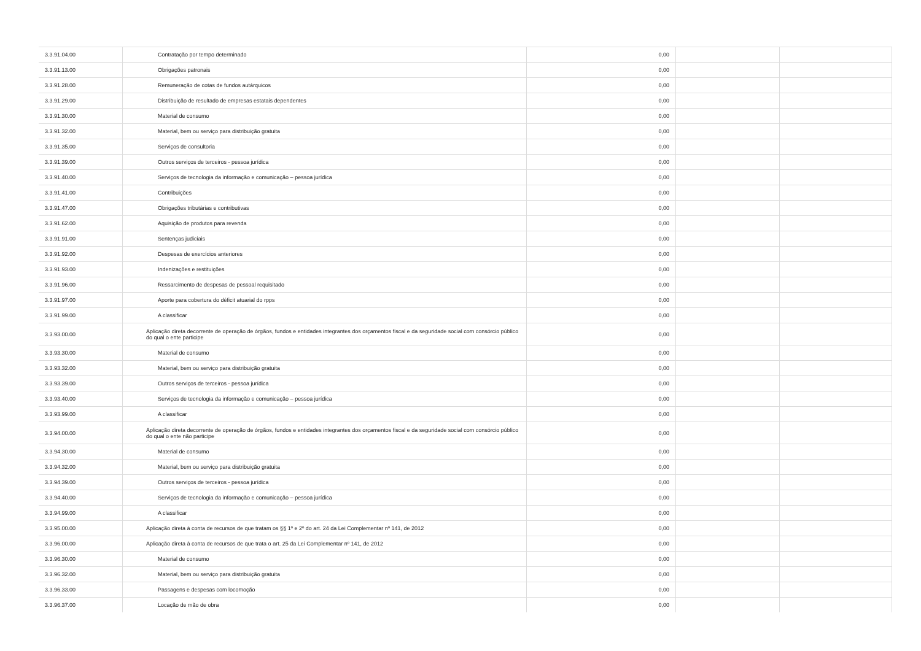| 3.3.91.04.00 | Contratação por tempo determinado | 0,00 | | |
| 3.3.91.13.00 | Obrigações patronais | 0,00 | | |
| 3.3.91.28.00 | Remuneração de cotas de fundos autárquicos | 0,00 | | |
| 3.3.91.29.00 | Distribuição de resultado de empresas estatais dependentes | 0,00 | | |
| 3.3.91.30.00 | Material de consumo | 0,00 | | |
| 3.3.91.32.00 | Material, bem ou serviço para distribuição gratuita | 0,00 | | |
| 3.3.91.35.00 | Serviços de consultoria | 0,00 | | |
| 3.3.91.39.00 | Outros serviços de terceiros - pessoa jurídica | 0,00 | | |
| 3.3.91.40.00 | Serviços de tecnologia da informação e comunicação – pessoa jurídica | 0,00 | | |
| 3.3.91.41.00 | Contribuições | 0,00 | | |
| 3.3.91.47.00 | Obrigações tributárias e contributivas | 0,00 | | |
| 3.3.91.62.00 | Aquisição de produtos para revenda | 0,00 | | |
| 3.3.91.91.00 | Sentenças judiciais | 0,00 | | |
| 3.3.91.92.00 | Despesas de exercícios anteriores | 0,00 | | |
| 3.3.91.93.00 | Indenizações e restituições | 0,00 | | |
| 3.3.91.96.00 | Ressarcimento de despesas de pessoal requisitado | 0,00 | | |
| 3.3.91.97.00 | Aporte para cobertura do déficit atuarial do rpps | 0,00 | | |
| 3.3.91.99.00 | A classificar | 0,00 | | |
| 3.3.93.00.00 | Aplicação direta decorrente de operação de órgãos, fundos e entidades integrantes dos orçamentos fiscal e da seguridade social com consórcio público do qual o ente participe | 0,00 | | |
| 3.3.93.30.00 | Material de consumo | 0,00 | | |
| 3.3.93.32.00 | Material, bem ou serviço para distribuição gratuita | 0,00 | | |
| 3.3.93.39.00 | Outros serviços de terceiros - pessoa jurídica | 0,00 | | |
| 3.3.93.40.00 | Serviços de tecnologia da informação e comunicação – pessoa jurídica | 0,00 | | |
| 3.3.93.99.00 | A classificar | 0,00 | | |
| 3.3.94.00.00 | Aplicação direta decorrente de operação de órgãos, fundos e entidades integrantes dos orçamentos fiscal e da seguridade social com consórcio público do qual o ente não participe | 0,00 | | |
| 3.3.94.30.00 | Material de consumo | 0,00 | | |
| 3.3.94.32.00 | Material, bem ou serviço para distribuição gratuita | 0,00 | | |
| 3.3.94.39.00 | Outros serviços de terceiros - pessoa jurídica | 0,00 | | |
| 3.3.94.40.00 | Serviços de tecnologia da informação e comunicação – pessoa jurídica | 0,00 | | |
| 3.3.94.99.00 | A classificar | 0,00 | | |
| 3.3.95.00.00 | Aplicação direta à conta de recursos de que tratam os §§ 1º e 2º do art. 24 da Lei Complementar nº 141, de 2012 | 0,00 | | |
| 3.3.96.00.00 | Aplicação direta à conta de recursos de que trata o art. 25 da Lei Complementar nº 141, de 2012 | 0,00 | | |
| 3.3.96.30.00 | Material de consumo | 0,00 | | |
| 3.3.96.32.00 | Material, bem ou serviço para distribuição gratuita | 0,00 | | |
| 3.3.96.33.00 | Passagens e despesas com locomoção | 0,00 | | |
| 3.3.96.37.00 | Locação de mão de obra | 0,00 | | |